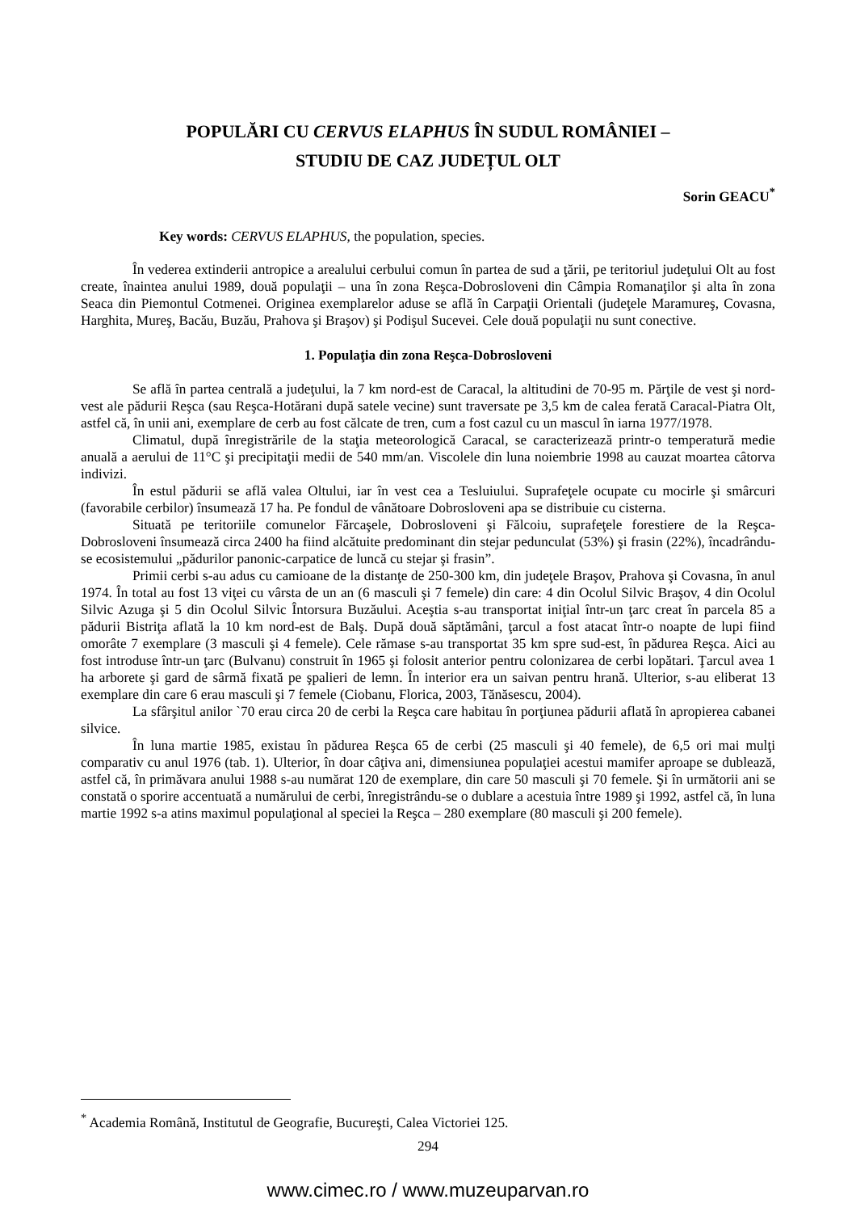POPULĂRI CU CERVUS ELAPHUS ÎN SUDUL ROMÂNIEI –
STUDIU DE CAZ JUDEȚUL OLT
Sorin GEACU<sup>*</sup>
Key words: CERVUS ELAPHUS, the population, species.
În vederea extinderii antropice a arealului cerbului comun în partea de sud a ţării, pe teritoriul judeţului Olt au fost create, înaintea anului 1989, două populaţii – una în zona Reşca-Dobrosloveni din Câmpia Romanaţilor şi alta în zona Seaca din Piemontul Cotmenei. Originea exemplarelor aduse se află în Carpaţii Orientali (judeţele Maramureş, Covasna, Harghita, Mureş, Bacău, Buzău, Prahova şi Braşov) şi Podişul Sucevei. Cele două populaţii nu sunt conective.
1. Populaţia din zona Reşca-Dobrosloveni
Se află în partea centrală a judeţului, la 7 km nord-est de Caracal, la altitudini de 70-95 m. Părţile de vest şi nord-vest ale pădurii Reşca (sau Reşca-Hotărani după satele vecine) sunt traversate pe 3,5 km de calea ferată Caracal-Piatra Olt, astfel că, în unii ani, exemplare de cerb au fost călcate de tren, cum a fost cazul cu un mascul în iarna 1977/1978.
Climatul, după înregistrările de la staţia meteorologică Caracal, se caracterizează printr-o temperatură medie anuală a aerului de 11°C şi precipitaţii medii de 540 mm/an. Viscolele din luna noiembrie 1998 au cauzat moartea câtorva indivizi.
În estul pădurii se află valea Oltului, iar în vest cea a Tesluiului. Suprafeţele ocupate cu mocirle şi smârcuri (favorabile cerbilor) însumează 17 ha. Pe fondul de vânătoare Dobrosloveni apa se distribuie cu cisterna.
Situată pe teritoriile comunelor Fărcaşele, Dobrosloveni şi Fălcoiu, suprafeţele forestiere de la Reşca-Dobrosloveni însumează circa 2400 ha fiind alcătuite predominant din stejar pedunculat (53%) şi frasin (22%), încadrându-se ecosistemului „pădurilor panonic-carpatice de luncă cu stejar şi frasin”.
Primii cerbi s-au adus cu camioane de la distanţe de 250-300 km, din judeţele Braşov, Prahova şi Covasna, în anul 1974. În total au fost 13 viţei cu vârsta de un an (6 masculi şi 7 femele) din care: 4 din Ocolul Silvic Braşov, 4 din Ocolul Silvic Azuga şi 5 din Ocolul Silvic Întorsura Buzăului. Aceştia s-au transportat iniţial într-un ţarc creat în parcela 85 a pădurii Bistriţa aflată la 10 km nord-est de Balş. După două săptămâni, ţarcul a fost atacat într-o noapte de lupi fiind omorâte 7 exemplare (3 masculi şi 4 femele). Cele rămase s-au transportat 35 km spre sud-est, în pădurea Reşca. Aici au fost introduse într-un ţarc (Bulvanu) construit în 1965 şi folosit anterior pentru colonizarea de cerbi lopătari. Ţarcul avea 1 ha arborete şi gard de sârmă fixată pe şpalieri de lemn. În interior era un saivan pentru hrană. Ulterior, s-au eliberat 13 exemplare din care 6 erau masculi şi 7 femele (Ciobanu, Florica, 2003, Tănăsescu, 2004).
La sfârşitul anilor `70 erau circa 20 de cerbi la Reşca care habitau în porţiunea pădurii aflată în apropierea cabanei silvice.
În luna martie 1985, existau în pădurea Reşca 65 de cerbi (25 masculi şi 40 femele), de 6,5 ori mai mulţi comparativ cu anul 1976 (tab. 1). Ulterior, în doar câţiva ani, dimensiunea populaţiei acestui mamifer aproape se dublează, astfel că, în primăvara anului 1988 s-au numărat 120 de exemplare, din care 50 masculi şi 70 femele. Şi în următorii ani se constată o sporire accentuată a numărului de cerbi, înregistrându-se o dublare a acestuia între 1989 şi 1992, astfel că, în luna martie 1992 s-a atins maximul populaţional al speciei la Reşca – 280 exemplare (80 masculi şi 200 femele).
<sup>*</sup> Academia Română, Institutul de Geografie, Bucureşti, Calea Victoriei 125.
294
www.cimec.ro / www.muzeuparvan.ro